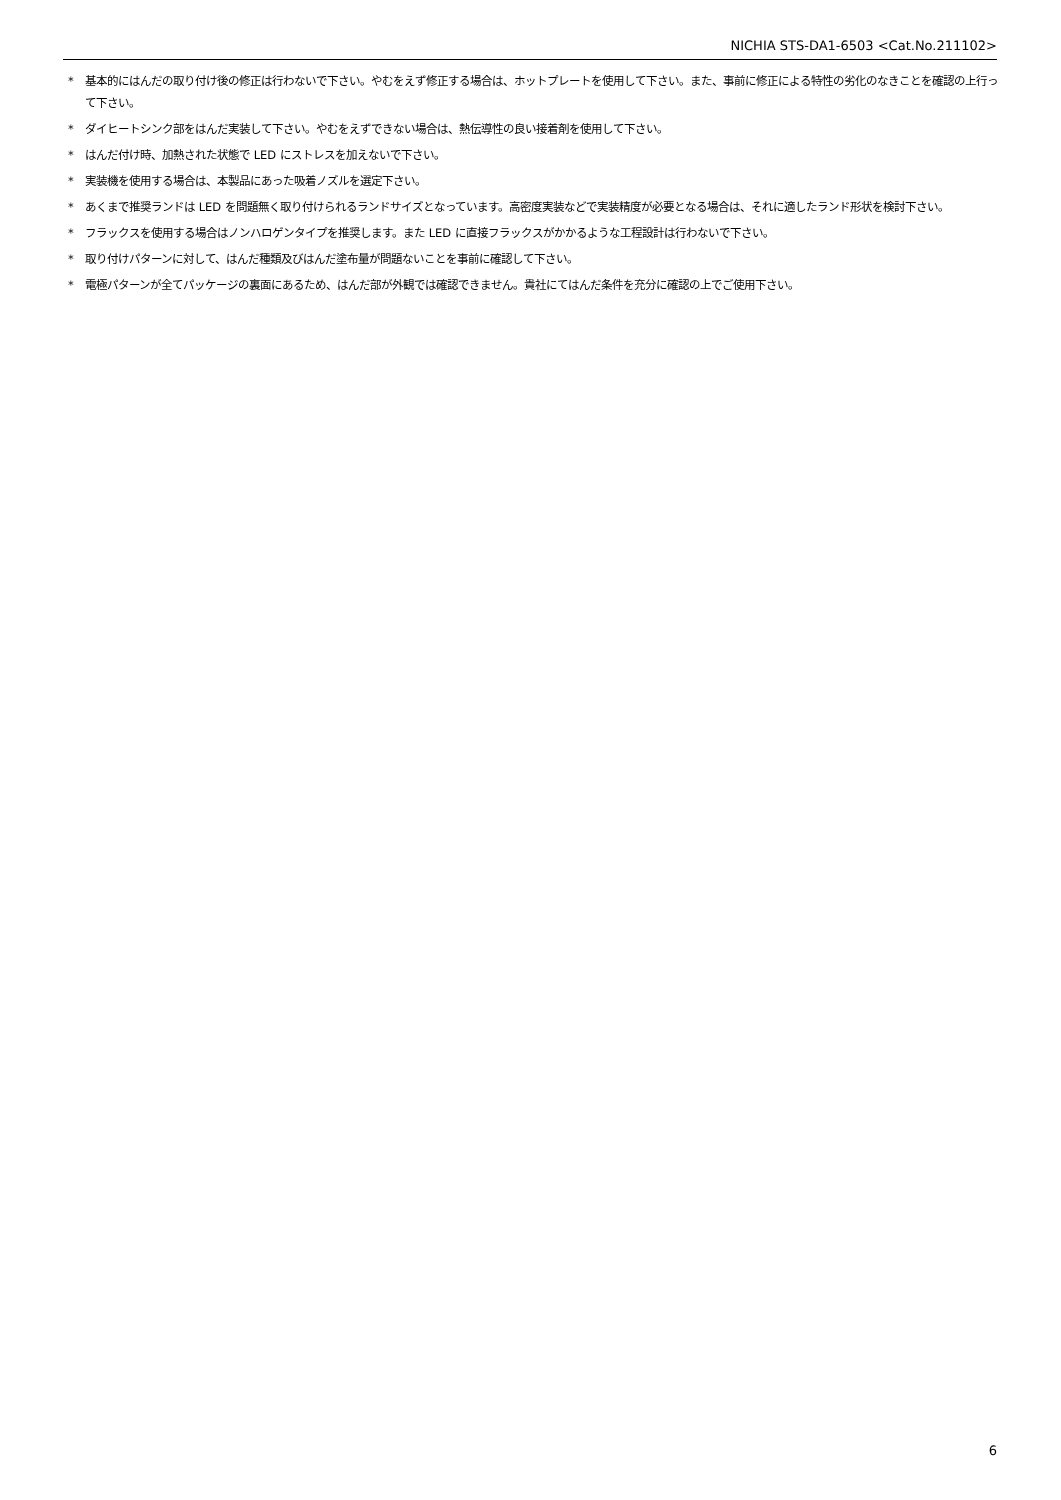NICHIA STS-DA1-6503 <Cat.No.211102>
* 基本的にはんだの取り付け後の修正は行わないで下さい。やむをえず修正する場合は、ホットプレートを使用して下さい。また、事前に修正による特性の劣化のなきことを確認の上行って下さい。
* ダイヒートシンク部をはんだ実装して下さい。やむをえずできない場合は、熱伝導性の良い接着剤を使用して下さい。
* はんだ付け時、加熱された状態で LED にストレスを加えないで下さい。
* 実装機を使用する場合は、本製品にあった吸着ノズルを選定下さい。
* あくまで推奨ランドは LED を問題無く取り付けられるランドサイズとなっています。高密度実装などで実装精度が必要となる場合は、それに適したランド形状を検討下さい。
* フラックスを使用する場合はノンハロゲンタイプを推奨します。また LED に直接フラックスがかかるような工程設計は行わないで下さい。
* 取り付けパターンに対して、はんだ種類及びはんだ塗布量が問題ないことを事前に確認して下さい。
* 電極パターンが全てパッケージの裏面にあるため、はんだ部が外観では確認できません。貴社にてはんだ条件を充分に確認の上でご使用下さい。
6